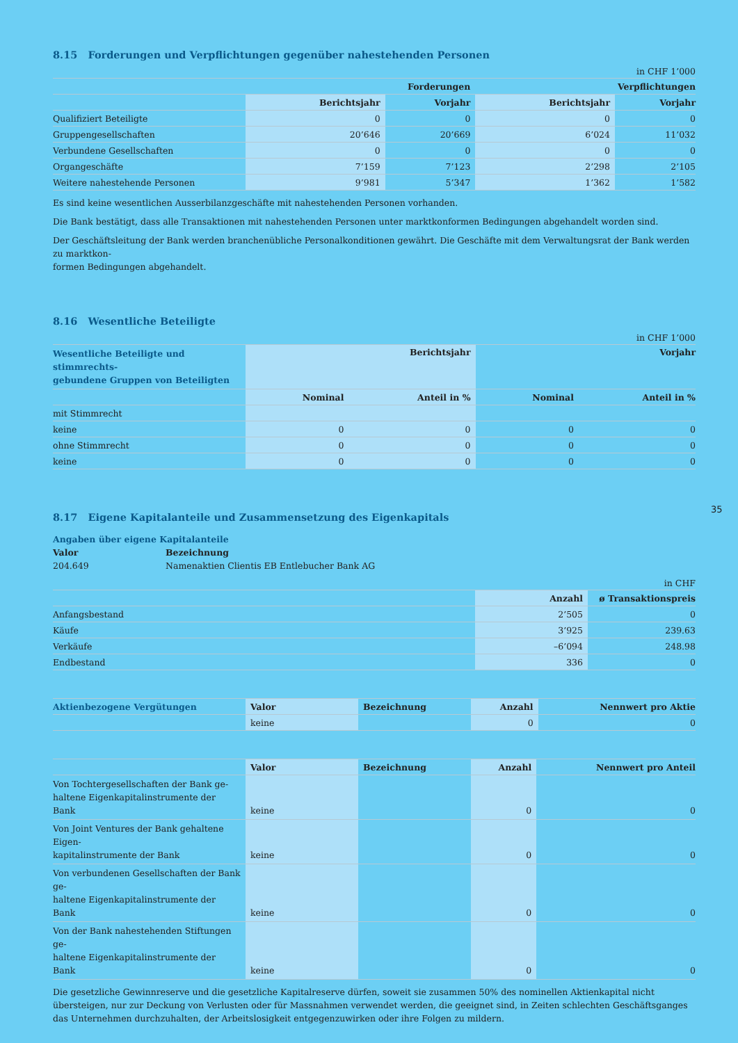8.15 Forderungen und Verpflichtungen gegenüber nahestehenden Personen
in CHF 1’000
| | Forderungen | | Verpflichtungen | |
| --- | --- | --- | --- | --- |
| | Berichtsjahr | Vorjahr | Berichtsjahr | Vorjahr |
| Qualifiziert Beteiligte | 0 | 0 | 0 | 0 |
| Gruppengesellschaften | 20’646 | 20’669 | 6’024 | 11’032 |
| Verbundene Gesellschaften | 0 | 0 | 0 | 0 |
| Organgeschäfte | 7’159 | 7’123 | 2’298 | 2’105 |
| Weitere nahestehende Personen | 9’981 | 5’347 | 1’362 | 1’582 |
Es sind keine wesentlichen Ausserbilanzgeschäfte mit nahestehenden Personen vorhanden.
Die Bank bestätigt, dass alle Transaktionen mit nahestehenden Personen unter marktkonformen Bedingungen abgehandelt worden sind.
Der Geschäftsleitung der Bank werden branchenübliche Personalkonditionen gewährt. Die Geschäfte mit dem Verwaltungsrat der Bank werden zu marktkon-
formen Bedingungen abgehandelt.
8.16 Wesentliche Beteiligte
in CHF 1’000
| Wesentliche Beteiligte und stimmrechts- gebundene Gruppen von Beteiligten | Berichtsjahr | | Vorjahr | |
| --- | --- | --- | --- | --- |
| | Nominal | Anteil in % | Nominal | Anteil in % |
| mit Stimmrecht | | | | |
| keine | 0 | 0 | 0 | 0 |
| ohne Stimmrecht | 0 | 0 | 0 | 0 |
| keine | 0 | 0 | 0 | 0 |
8.17 Eigene Kapitalanteile und Zusammensetzung des Eigenkapitals
Angaben über eigene Kapitalanteile
Valor Bezeichnung
204.649 Namenaktien Clientis EB Entlebucher Bank AG
in CHF
| | Anzahl | ø Transaktionspreis |
| --- | --- | --- |
| Anfangsbestand | 2’505 | 0 |
| Käufe | 3’925 | 239.63 |
| Verkäufe | –6’094 | 248.98 |
| Endbestand | 336 | 0 |
| Aktienbezogene Vergütungen | Valor | Bezeichnung | Anzahl | Nennwert pro Aktie |
| --- | --- | --- | --- | --- |
| | keine | | 0 | 0 |
| | Valor | Bezeichnung | Anzahl | Nennwert pro Anteil |
| --- | --- | --- | --- | --- |
| Von Tochtergesellschaften der Bank ge- haltene Eigenkapitalinstrumente der Bank | keine | | 0 | 0 |
| Von Joint Ventures der Bank gehaltene Eigen- kapitalinstrumente der Bank | keine | | 0 | 0 |
| Von verbundenen Gesellschaften der Bank ge- haltene Eigenkapitalinstrumente der Bank | keine | | 0 | 0 |
| Von der Bank nahestehenden Stiftungen ge- haltene Eigenkapitalinstrumente der Bank | keine | | 0 | 0 |
Die gesetzliche Gewinnreserve und die gesetzliche Kapitalreserve dürfen, soweit sie zusammen 50% des nominellen Aktienkapital nicht übersteigen, nur zur Deckung von Verlusten oder für Massnahmen verwendet werden, die geeignet sind, in Zeiten schlechten Geschäftsganges das Unternehmen durchzuhalten, der Arbeitslosigkeit entgegenzuwirken oder ihre Folgen zu mildern.
35